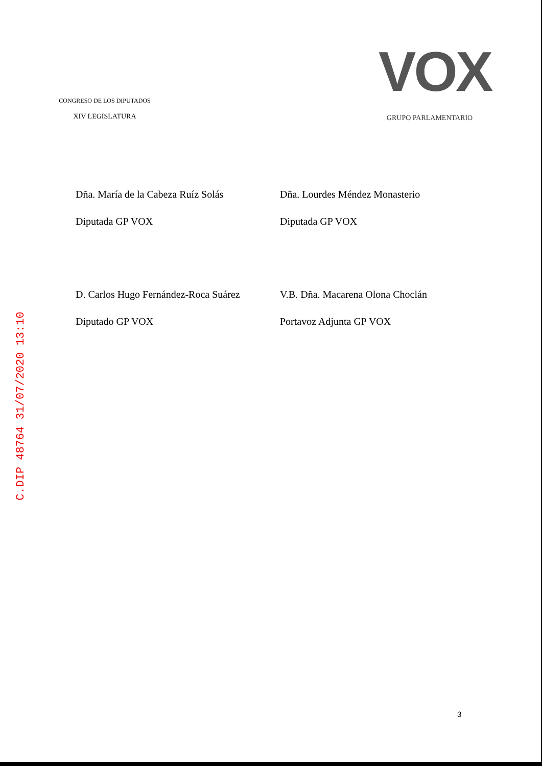CONGRESO DE LOS DIPUTADOS
XIV LEGISLATURA
VOX
GRUPO PARLAMENTARIO
Dña. María de la Cabeza Ruíz Solás
Diputada GP VOX
Dña. Lourdes Méndez Monasterio
Diputada GP VOX
D. Carlos Hugo Fernández-Roca Suárez
Diputado GP VOX
V.B. Dña. Macarena Olona Choclán
Portavoz Adjunta GP VOX
C.DIP 48764 31/07/2020 13:10
3